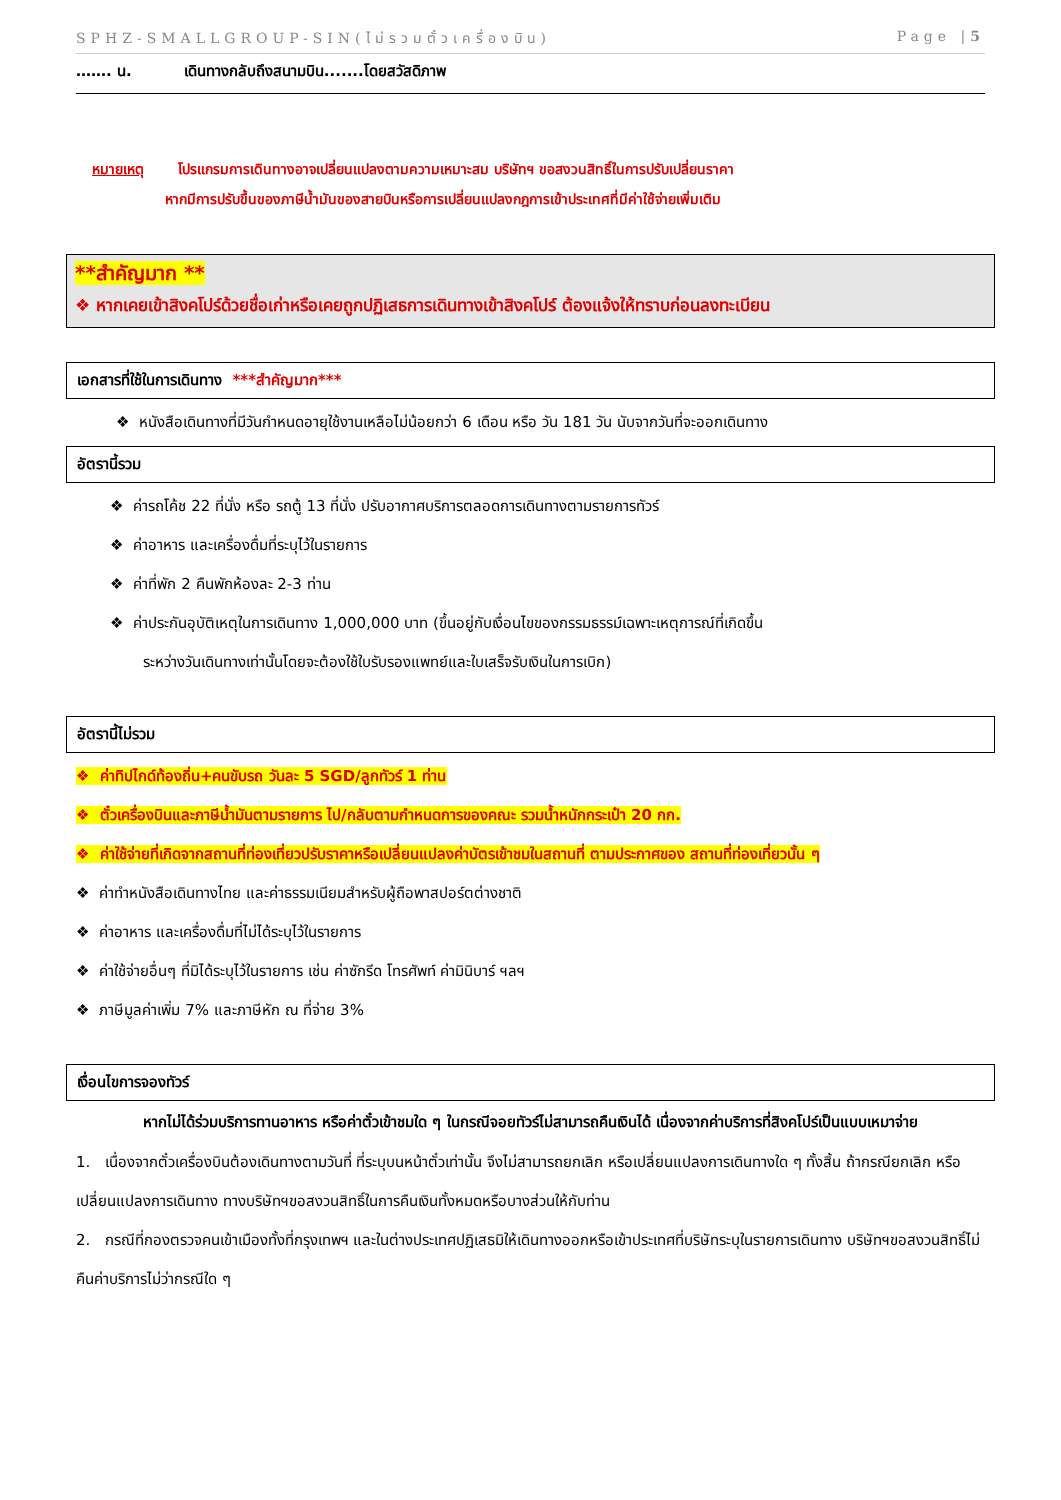SPHZ-SMALLGROUP-SIN(ไม่รวมตั๋วเครื่องบิน) Page |5
……. น. เดินทางกลับถึงสนามบิน.......โดยสวัสดิภาพ
หมายเหตุ โปรแกรมการเดินทางอาจเปลี่ยนแปลงตามความเหมาะสม บริษัทฯ ขอสงวนสิทธิ์ในการปรับเปลี่ยนราคา
หากมีการปรับขึ้นของภาษีน้ำมันของสายบินหรือการเปลี่ยนแปลงกฎการเข้าประเทศที่มีค่าใช้จ่ายเพิ่มเติม
**สำคัญมาก **
❖ หากเคยเข้าสิงคโปร์ด้วยชื่อเก่าหรือเคยถูกปฏิเสธการเดินทางเข้าสิงคโปร์ ต้องแจ้งให้ทราบก่อนลงทะเบียน
เอกสารที่ใช้ในการเดินทาง ***สำคัญมาก***
❖ หนังสือเดินทางที่มีวันกำหนดอายุใช้งานเหลือไม่น้อยกว่า 6 เดือน หรือ วัน 181 วัน นับจากวันที่จะออกเดินทาง
อัตรานี้รวม
❖ ค่ารถโค้ช 22 ที่นั่ง หรือ รถตู้ 13 ที่นั่ง ปรับอากาศบริการตลอดการเดินทางตามรายการทัวร์
❖ ค่าอาหาร และเครื่องดื่มที่ระบุไว้ในรายการ
❖ ค่าที่พัก 2 คืนพักห้องละ 2-3 ท่าน
❖ ค่าประกันอุบัติเหตุในการเดินทาง 1,000,000 บาท (ขึ้นอยู่กับเงื่อนไขของกรรมธรรม์เฉพาะเหตุการณ์ที่เกิดขึ้น
ระหว่างวันเดินทางเท่านั้นโดยจะต้องใช้ใบรับรองแพทย์และใบเสร็จรับเงินในการเบิก)
อัตรานี้ไม่รวม
❖ ค่าทิปไกด์ท้องถิ่น+คนขับรถ วันละ 5 SGD/ลูกทัวร์ 1 ท่าน
❖ ตั๋วเครื่องบินและภาษีน้ำมันตามรายการ ไป/กลับตามกำหนดการของคณะ รวมน้ำหนักกระเป๋า 20 กก.
❖ ค่าใช้จ่ายที่เกิดจากสถานที่ท่องเที่ยวปรับราคาหรือเปลี่ยนแปลงค่าบัตรเข้าชมในสถานที่ ตามประกาศของ สถานที่ท่องเที่ยวนั้น ๆ
❖ ค่าทำหนังสือเดินทางไทย และค่าธรรมเนียมสำหรับผู้ถือพาสปอร์ตต่างชาติ
❖ ค่าอาหาร และเครื่องดื่มที่ไม่ได้ระบุไว้ในรายการ
❖ ค่าใช้จ่ายอื่นๆ ที่มิได้ระบุไว้ในรายการ เช่น ค่าซักรีด โทรศัพท์ ค่ามินิบาร์ ฯลฯ
❖ ภาษีมูลค่าเพิ่ม 7% และภาษีหัก ณ ที่จ่าย 3%
เงื่อนไขการจองทัวร์
หากไม่ได้ร่วมบริการทานอาหาร หรือค่าตั๋วเข้าชมใด ๆ ในกรณีจอยทัวร์ไม่สามารถคืนเงินได้ เนื่องจากค่าบริการที่สิงคโปร์เป็นแบบเหมาจ่าย
1. เนื่องจากตั๋วเครื่องบินต้องเดินทางตามวันที่ ที่ระบุบนหน้าตั๋วเท่านั้น จึงไม่สามารถยกเลิก หรือเปลี่ยนแปลงการเดินทางใด ๆ ทั้งสิ้น ถ้ากรณียกเลิก หรือเปลี่ยนแปลงการเดินทาง ทางบริษัทฯขอสงวนสิทธิ์ในการคืนเงินทั้งหมดหรือบางส่วนให้กับท่าน
2. กรณีที่กองตรวจคนเข้าเมืองทั้งที่กรุงเทพฯ และในต่างประเทศปฏิเสธมิให้เดินทางออกหรือเข้าประเทศที่บริษัทระบุในรายการเดินทาง บริษัทฯขอสงวนสิทธิ์ไม่คืนค่าบริการไม่ว่ากรณีใด ๆ